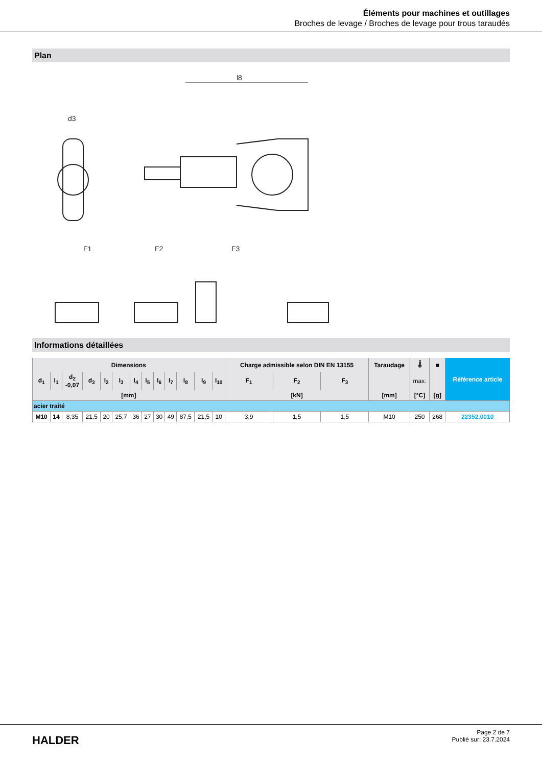Éléments pour machines et outillages
Broches de levage / Broches de levage pour trous taraudés
Plan
l8
d3
F1
F2
F3
Informations détaillées
| Dimensions | | | | | | | | | | | | | Charge admissible selon DIN EN 13155 | | | Taraudage | 🌡 | ■ | Référence article |
| --- | --- | --- | --- | --- | --- | --- | --- | --- | --- | --- | --- | --- | --- | --- | --- | --- | --- | --- | --- |
| d<sub>1</sub> | l<sub>1</sub> | d<sub>2</sub> -0,07 | d<sub>3</sub> | l<sub>2</sub> | l<sub>3</sub> | l<sub>4</sub> | l<sub>5</sub> | l<sub>6</sub> | l<sub>7</sub> | l<sub>8</sub> | l<sub>9</sub> | l<sub>10</sub> | F<sub>1</sub> | F<sub>2</sub> | F<sub>3</sub> | | max. | | |
| [mm] | | | | | | | | | | | | | [kN] | | | [mm] | [°C] | [g] | |
| acier traité | | | | | | | | | | | | | | | | | | | |
| M10 | 14 | 8,35 | 21,5 | 20 | 25,7 | 36 | 27 | 30 | 49 | 87,5 | 21,5 | 10 | 3,9 | 1,5 | 1,5 | M10 | 250 | 268 | 22352.0010 |
HALDER
Page 2 de 7
Publié sur: 23.7.2024